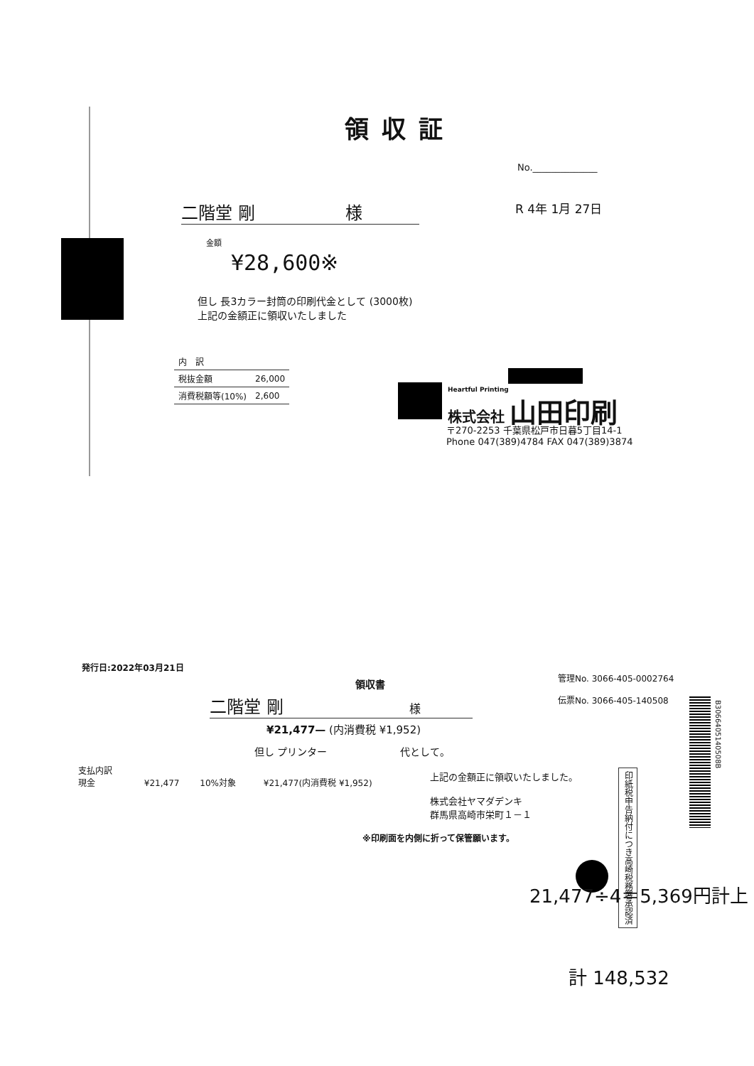領収証
No.______________
二階堂 剛 様 R 4年 1月 27日
金額
¥28,600※
但し 長3カラー封筒の印刷代金として (3000枚)
上記の金額正に領収いたしました
| 内 訳 | |
| 税抜金額 | 26,000 |
| 消費税額等(10%) | 2,600 |
Heartful Printing
株式会社 山田印刷
〒270-2253 千葉県松戸市日暮5丁目14-1
Phone 047(389)4784 FAX 047(389)3874
発行日:2022年03月21日
領収書
管理No. 3066-405-0002764
伝票No. 3066-405-140508
二階堂 剛 様
¥21,477— (内消費税 ¥1,952)
但し プリンター　　　　　　　 代として。
支払内訳
現金 ¥21,477 10%対象 ¥21,477(内消費税 ¥1,952)
上記の金額正に領収いたしました。
株式会社ヤマダデンキ
群馬県高崎市栄町１－１
印紙税申告納付につき高崎税務署承認済
B3066405140508B
※印刷面を内側に折って保管願います。
21,477÷4＝5,369円計上
計 148,532